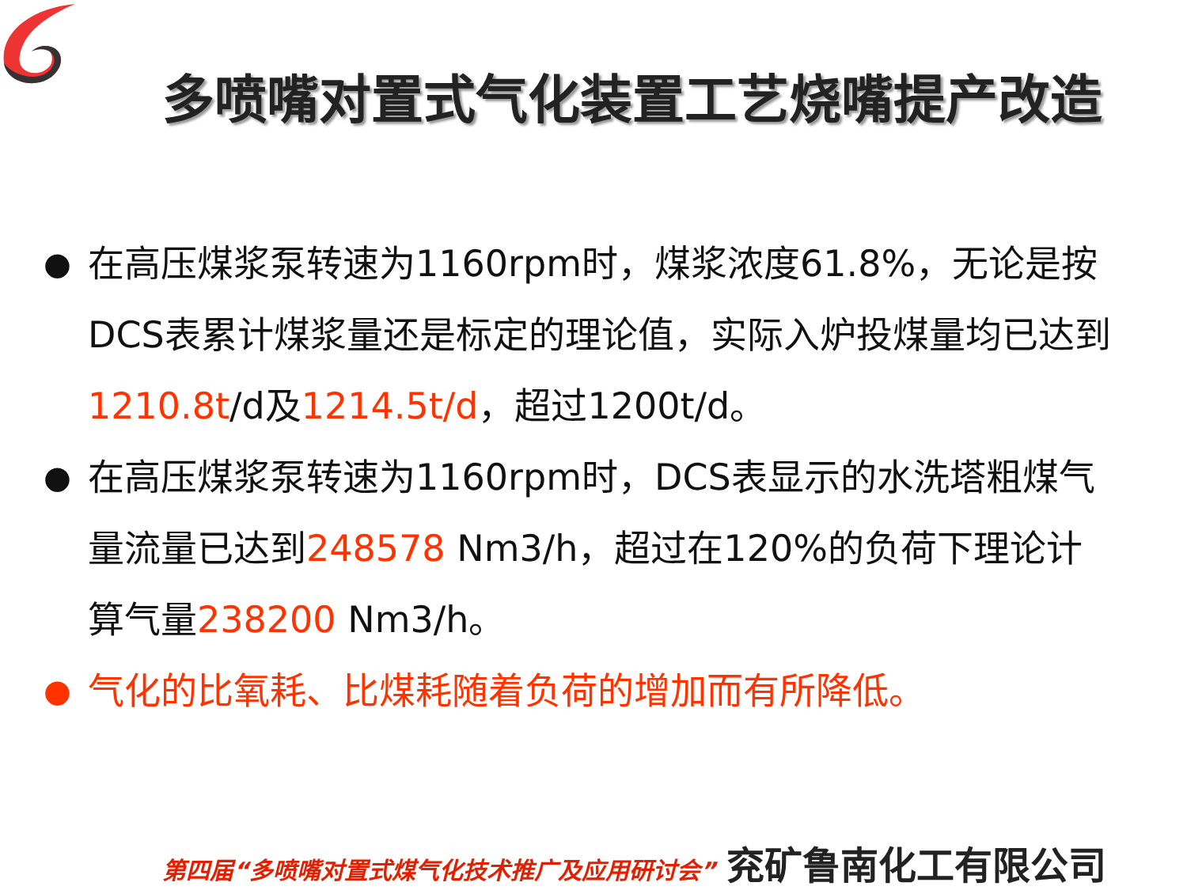多喷嘴对置式气化装置工艺烧嘴提产改造
● 在高压煤浆泵转速为1160rpm时，煤浆浓度61.8%，无论是按DCS表累计煤浆量还是标定的理论值，实际入炉投煤量均已达到1210.8t/d及1214.5t/d，超过1200t/d。
● 在高压煤浆泵转速为1160rpm时，DCS表显示的水洗塔粗煤气量流量已达到248578 Nm3/h，超过在120%的负荷下理论计算气量238200 Nm3/h。
● 气化的比氧耗、比煤耗随着负荷的增加而有所降低。
第四届“多喷嘴对置式煤气化技术推广及应用研讨会” 兖矿鲁南化工有限公司